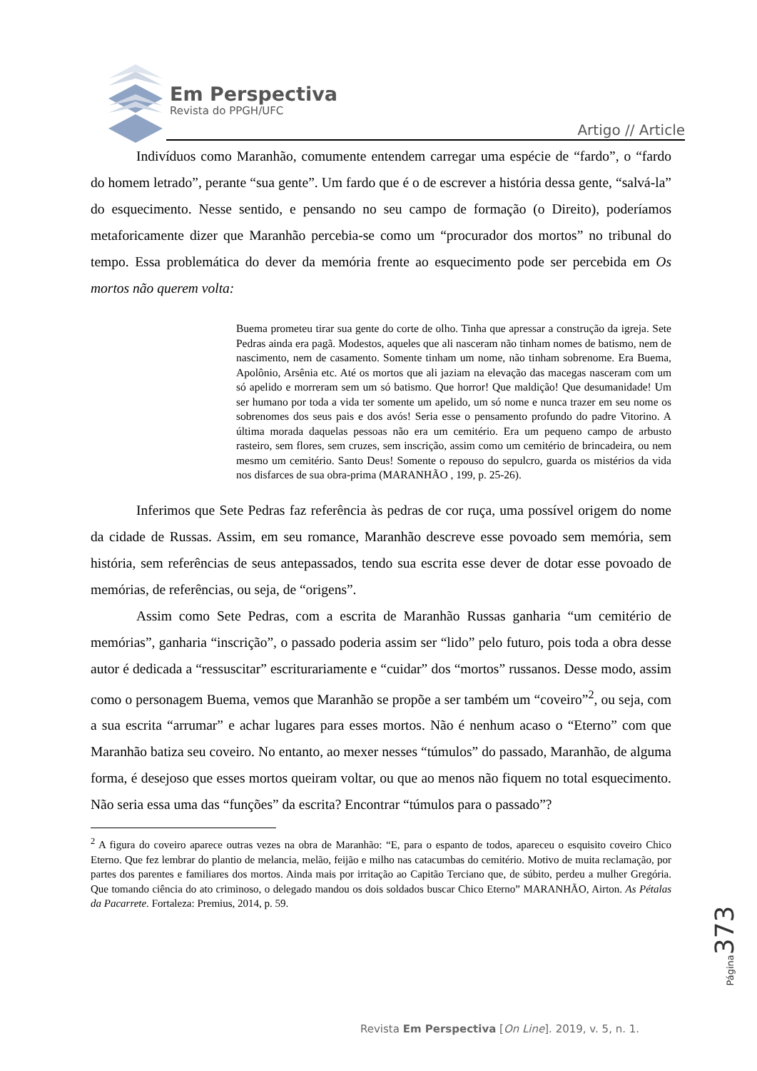Em Perspectiva
Revista do PPGH/UFC
Artigo // Article
Indivíduos como Maranhão, comumente entendem carregar uma espécie de “fardo”, o “fardo do homem letrado”, perante “sua gente”. Um fardo que é o de escrever a história dessa gente, “salvá-la” do esquecimento. Nesse sentido, e pensando no seu campo de formação (o Direito), poderíamos metaforicamente dizer que Maranhão percebia-se como um “procurador dos mortos” no tribunal do tempo. Essa problemática do dever da memória frente ao esquecimento pode ser percebida em Os mortos não querem volta:
Buema prometeu tirar sua gente do corte de olho. Tinha que apressar a construção da igreja. Sete Pedras ainda era pagã. Modestos, aqueles que ali nasceram não tinham nomes de batismo, nem de nascimento, nem de casamento. Somente tinham um nome, não tinham sobrenome. Era Buema, Apolônio, Arsênia etc. Até os mortos que ali jaziam na elevação das macegas nasceram com um só apelido e morreram sem um só batismo. Que horror! Que maldição! Que desumanidade! Um ser humano por toda a vida ter somente um apelido, um só nome e nunca trazer em seu nome os sobrenomes dos seus pais e dos avós! Seria esse o pensamento profundo do padre Vitorino. A última morada daquelas pessoas não era um cemitério. Era um pequeno campo de arbusto rasteiro, sem flores, sem cruzes, sem inscrição, assim como um cemitério de brincadeira, ou nem mesmo um cemitério. Santo Deus! Somente o repouso do sepulcro, guarda os mistérios da vida nos disfarces de sua obra-prima (MARANHÃO , 199, p. 25-26).
Inferimos que Sete Pedras faz referência às pedras de cor ruça, uma possível origem do nome da cidade de Russas. Assim, em seu romance, Maranhão descreve esse povoado sem memória, sem história, sem referências de seus antepassados, tendo sua escrita esse dever de dotar esse povoado de memórias, de referências, ou seja, de “origens”.
Assim como Sete Pedras, com a escrita de Maranhão Russas ganharia “um cemitério de memórias”, ganharia “inscrição”, o passado poderia assim ser “lido” pelo futuro, pois toda a obra desse autor é dedicada a “ressuscitar” escriturariamente e “cuidar” dos “mortos” russanos. Desse modo, assim como o personagem Buema, vemos que Maranhão se propõe a ser também um “coveiro”<sup>2</sup>, ou seja, com a sua escrita “arrumar” e achar lugares para esses mortos. Não é nenhum acaso o “Eterno” com que Maranhão batiza seu coveiro. No entanto, ao mexer nesses “túmulos” do passado, Maranhão, de alguma forma, é desejoso que esses mortos queiram voltar, ou que ao menos não fiquem no total esquecimento. Não seria essa uma das “funções” da escrita? Encontrar “túmulos para o passado”?
<sup>2</sup> A figura do coveiro aparece outras vezes na obra de Maranhão: “E, para o espanto de todos, apareceu o esquisito coveiro Chico Eterno. Que fez lembrar do plantio de melancia, melão, feijão e milho nas catacumbas do cemitério. Motivo de muita reclamação, por partes dos parentes e familiares dos mortos. Ainda mais por irritação ao Capitão Terciano que, de súbito, perdeu a mulher Gregória. Que tomando ciência do ato criminoso, o delegado mandou os dois soldados buscar Chico Eterno” MARANHÃO, Airton. As Pétalas da Pacarrete. Fortaleza: Premius, 2014, p. 59.
Página 373
Revista Em Perspectiva [On Line]. 2019, v. 5, n. 1.